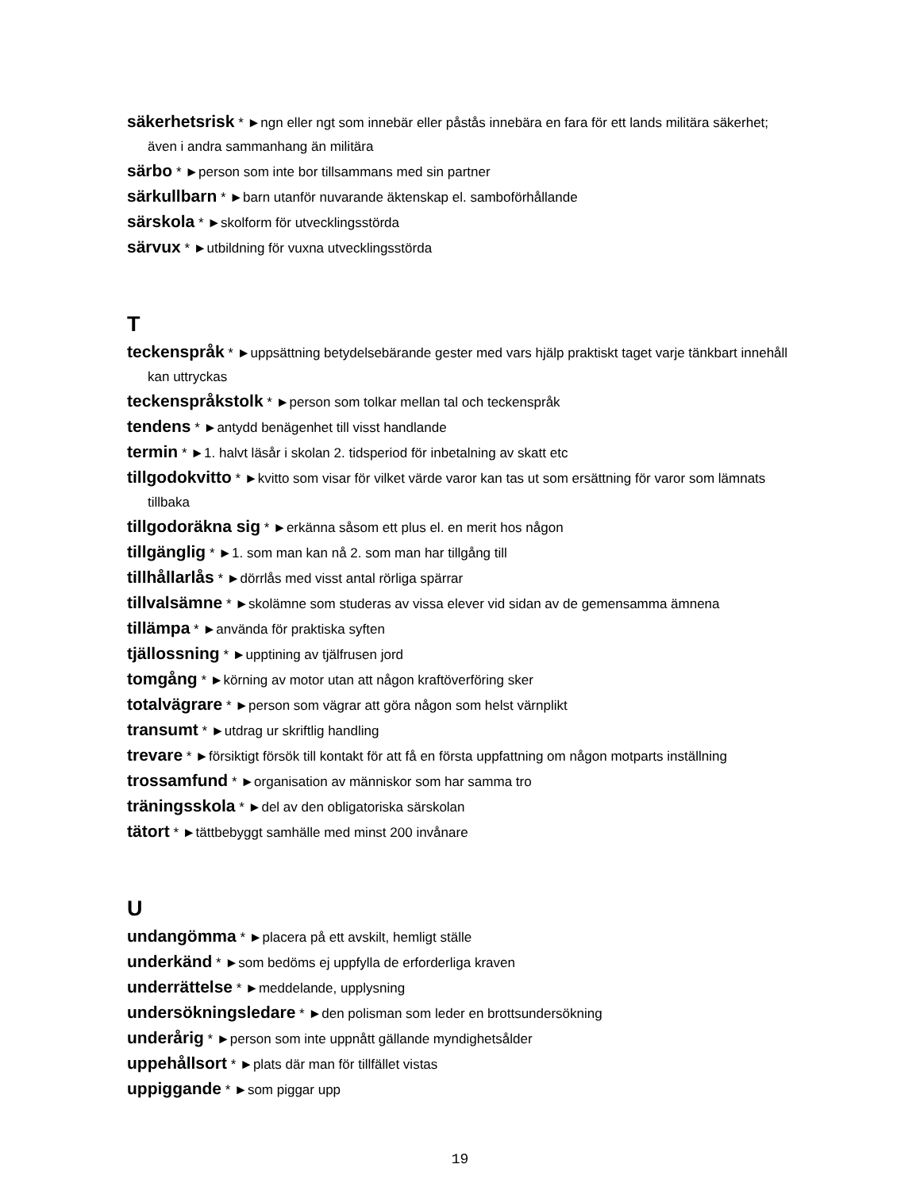säkerhetsrisk * ►ngn eller ngt som innebär eller påstås innebära en fara för ett lands militära säkerhet; även i andra sammanhang än militära
särbo * ►person som inte bor tillsammans med sin partner
särkullbarn * ►barn utanför nuvarande äktenskap el. samboförhållande
särskola * ►skolform för utvecklingsstörda
särvux * ►utbildning för vuxna utvecklingsstörda
T
teckenspråk * ►uppsättning betydelsebärande gester med vars hjälp praktiskt taget varje tänkbart innehåll kan uttryckas
teckenspråkstolk * ►person som tolkar mellan tal och teckenspråk
tendens * ►antydd benägenhet till visst handlande
termin * ►1. halvt läsår i skolan 2. tidsperiod för inbetalning av skatt etc
tillgodokvitto * ►kvitto som visar för vilket värde varor kan tas ut som ersättning för varor som lämnats tillbaka
tillgodoräkna sig * ►erkänna såsom ett plus el. en merit hos någon
tillgänglig * ►1. som man kan nå 2. som man har tillgång till
tillhållarlås * ►dörrlås med visst antal rörliga spärrar
tillvalsämne * ►skolämne som studeras av vissa elever vid sidan av de gemensamma ämnena
tillämpa * ►använda för praktiska syften
tjällossning * ►upptining av tjälfrusen jord
tomgång * ►körning av motor utan att någon kraftöverföring sker
totalvägrare * ►person som vägrar att göra någon som helst värnplikt
transumt * ►utdrag ur skriftlig handling
trevare * ►försiktigt försök till kontakt för att få en första uppfattning om någon motparts inställning
trossamfund * ►organisation av människor som har samma tro
träningsskola * ►del av den obligatoriska särskolan
tätort * ►tättbebyggt samhälle med minst 200 invånare
U
undangömma * ►placera på ett avskilt, hemligt ställe
underkänd * ►som bedöms ej uppfylla de erforderliga kraven
underrättelse * ►meddelande, upplysning
undersökningsledare * ►den polisman som leder en brottsundersökning
underårig * ►person som inte uppnått gällande myndighetsålder
uppehållsort * ►plats där man för tillfället vistas
uppiggande * ►som piggar upp
19